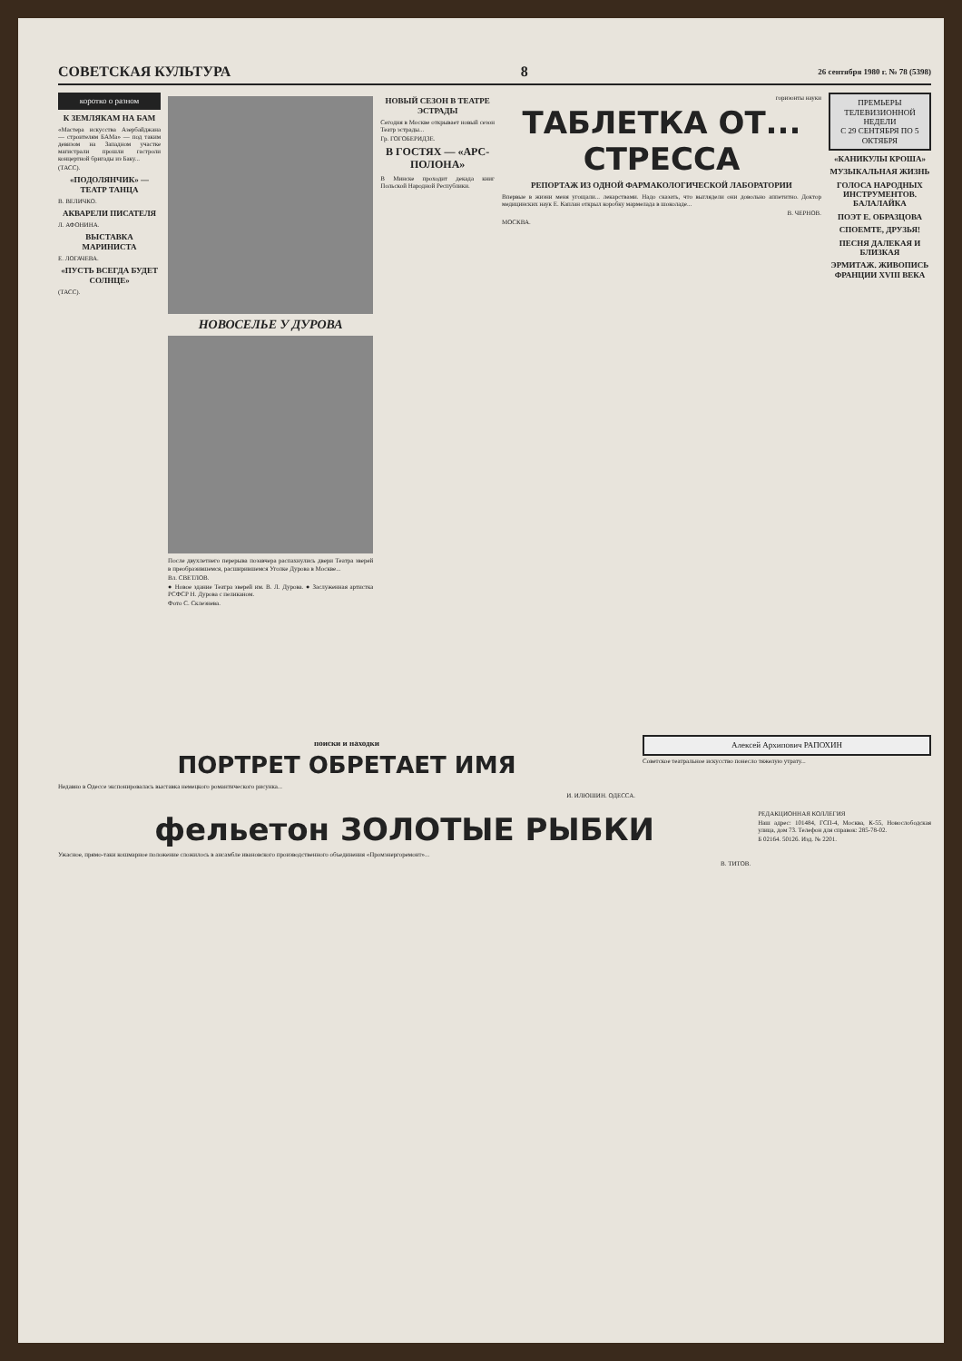СОВЕТСКАЯ КУЛЬТУРА 8 26 сентября 1980 г. № 78 (5398)
коротко о разном
К ЗЕМЛЯКАМ НА БАМ
«Мастера искусства Азербайджана — строителям БАМа» — под таким девизом на Западном участке магистрали прошли гастроли концертной бригады из Баку...
(ТАСС).
«ПОДОЛЯНЧИК» — ТЕАТР ТАНЦА
В. ВЕЛИЧКО.
АКВАРЕЛИ ПИСАТЕЛЯ
Л. АФОНИНА.
ВЫСТАВКА МАРИНИСТА
Е. ЛОГАЧЕВА.
«ПУСТЬ ВСЕГДА БУДЕТ СОЛНЦЕ»
(ТАСС).
НОВОСЕЛЬЕ У ДУРОВА
После двухлетнего перерыва позавчера распахнулись двери Театра зверей в преобразившемся, расширившемся Уголке Дурова в Москве...
Вл. СВЕТЛОВ.
● Новое здание Театра зверей им. В. Л. Дурова. ● Заслуженная артистка РСФСР Н. Дурова с пеликаном.
Фото С. Склезнева.
НОВЫЙ СЕЗОН В ТЕАТРЕ ЭСТРАДЫ
Сегодня в Москве открывает новый сезон Театр эстрады...
Гр. ГОГОБЕРИДЗЕ.
В ГОСТЯХ — «АРС-ПОЛОНА»
В Минске проходит декада книг Польской Народной Республики.
горизонты науки
ТАБЛЕТКА ОТ... СТРЕССА
РЕПОРТАЖ ИЗ ОДНОЙ ФАРМАКОЛОГИЧЕСКОЙ ЛАБОРАТОРИИ
Впервые в жизни меня угощали... лекарствами. Надо сказать, что выглядели они довольно аппетитно. Доктор медицинских наук Е. Каплан открыл коробку мармелада в шоколаде...
В. ЧЕРНОВ.
МОСКВА.
ПРЕМЬЕРЫ ТЕЛЕВИЗИОННОЙ НЕДЕЛИ
С 29 СЕНТЯБРЯ ПО 5 ОКТЯБРЯ
«КАНИКУЛЫ КРОША»
МУЗЫКАЛЬНАЯ ЖИЗНЬ
ГОЛОСА НАРОДНЫХ ИНСТРУМЕНТОВ. БАЛАЛАЙКА
ПОЭТ Е. ОБРАЗЦОВА
СПОЕМТЕ, ДРУЗЬЯ!
ПЕСНЯ ДАЛЕКАЯ И БЛИЗКАЯ
ЭРМИТАЖ. ЖИВОПИСЬ ФРАНЦИИ XVIII ВЕКА
поиски и находки
ПОРТРЕТ ОБРЕТАЕТ ИМЯ
Недавно в Одессе экспонировалась выставка немецкого романтического рисунка...
И. ИЛЮШИН. ОДЕССА.
Алексей Архипович РАПОХИН
Советское театральное искусство понесло тяжелую утрату...
фельетон ЗОЛОТЫЕ РЫБКИ
Ужасное, прямо-таки кошмарное положение сложилось в ансамбле ивановского производственного объединения «Промэнергоремонт»...
В. ТИТОВ.
РЕДАКЦИОННАЯ КОЛЛЕГИЯ
Наш адрес: 101484, ГСП-4, Москва, К-55, Новослободская улица, дом 73. Телефон для справок: 285-78-02.
Б 02164. 50126. Изд. № 2201.